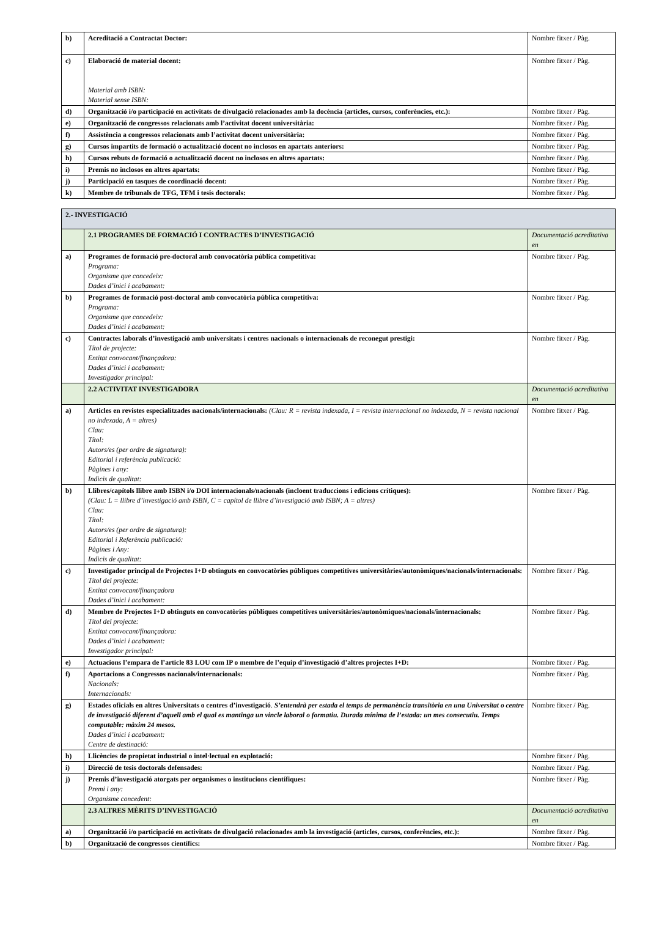| b) | Acreditació a Contractat Doctor: | Nombre fitxer / Pàg. |
| c) | Elaboració de material docent: Material amb ISBN: Material sense ISBN: | Nombre fitxer / Pàg. |
| d) | Organització i/o participació en activitats de divulgació relacionades amb la docència (articles, cursos, conferències, etc.): | Nombre fitxer / Pàg. |
| e) | Organització de congressos relacionats amb l’activitat docent universitària: | Nombre fitxer / Pàg. |
| f) | Assistència a congressos relacionats amb l’activitat docent universitària: | Nombre fitxer / Pàg. |
| g) | Cursos impartits de formació o actualització docent no inclosos en apartats anteriors: | Nombre fitxer / Pàg. |
| h) | Cursos rebuts de formació o actualització docent no inclosos en altres apartats: | Nombre fitxer / Pàg. |
| i) | Premis no inclosos en altres apartats: | Nombre fitxer / Pàg. |
| j) | Participació en tasques de coordinació docent: | Nombre fitxer / Pàg. |
| k) | Membre de tribunals de TFG, TFM i tesis doctorals: | Nombre fitxer / Pàg. |
| 2.- INVESTIGACIÓ | | |
| | 2.1 PROGRAMES DE FORMACIÓ I CONTRACTES D’INVESTIGACIÓ | Documentació acreditativa en |
| a) | Programes de formació pre-doctoral amb convocatòria pública competitiva: Programa: Organisme que concedeix: Dades d’inici i acabament: | Nombre fitxer / Pàg. |
| b) | Programes de formació post-doctoral amb convocatòria pública competitiva: Programa: Organisme que concedeix: Dades d’inici i acabament: | Nombre fitxer / Pàg. |
| c) | Contractes laborals d’investigació amb universitats i centres nacionals o internacionals de reconegut prestigi: Títol de projecte: Entitat convocant/finançadora: Dades d’inici i acabament: Investigador principal: | Nombre fitxer / Pàg. |
| | 2.2 ACTIVITAT INVESTIGADORA | Documentació acreditativa en |
| a) | Articles en revistes especialitzades nacionals/internacionals: (Clau: R = revista indexada, I = revista internacional no indexada, N = revista nacional no indexada, A = altres) Clau: Títol: Autors/es (per ordre de signatura): Editorial i referència publicació: Pàgines i any: Indicis de qualitat: | Nombre fitxer / Pàg. |
| b) | Llibres/capítols llibre amb ISBN i/o DOI internacionals/nacionals (incloent traduccions i edicions crítiques): (Clau: L = llibre d’investigació amb ISBN, C = capítol de llibre d’investigació amb ISBN; A = altres) Clau: Títol: Autors/es (per ordre de signatura): Editorial i Referència publicació: Pàgines i Any: Indicis de qualitat: | Nombre fitxer / Pàg. |
| c) | Investigador principal de Projectes I+D obtinguts en convocatòries públiques competitives universitàries/autonòmiques/nacionals/internacionals: Títol del projecte: Entitat convocant/finançadora Dades d’inici i acabament: | Nombre fitxer / Pàg. |
| d) | Membre de Projectes I+D obtinguts en convocatòries públiques competitives universitàries/autonòmiques/nacionals/internacionals: Títol del projecte: Entitat convocant/finançadora: Dades d’inici i acabament: Investigador principal: | Nombre fitxer / Pàg. |
| e) | Actuacions l’empara de l’article 83 LOU com IP o membre de l’equip d’investigació d’altres projectes I+D: | Nombre fitxer / Pàg. |
| f) | Aportacions a Congressos nacionals/internacionals: Nacionals: Internacionals: | Nombre fitxer / Pàg. |
| g) | Estades oficials en altres Universitats o centres d’investigació . S’entendrà per estada el temps de permanència transitòria en una Universitat o centre de investigació diferent d’aquell amb el qual es mantinga un vincle laboral o formatiu. Durada mínima de l’estada: un mes consecutiu. Temps computable: màxim 24 mesos. Dades d’inici i acabament: Centre de destinació: | Nombre fitxer / Pàg. |
| h) | Llicències de propietat industrial o intel·lectual en explotació: | Nombre fitxer / Pàg. |
| i) | Direcció de tesis doctorals defensades: | Nombre fitxer / Pàg. |
| j) | Premis d’investigació atorgats per organismes o institucions científiques: Premi i any: Organisme concedent: | Nombre fitxer / Pàg. |
| | 2.3 ALTRES MÈRITS D’INVESTIGACIÓ | Documentació acreditativa en |
| a) | Organització i/o participació en activitats de divulgació relacionades amb la investigació (articles, cursos, conferències, etc.): | Nombre fitxer / Pàg. |
| b) | Organització de congressos científics: | Nombre fitxer / Pàg. |